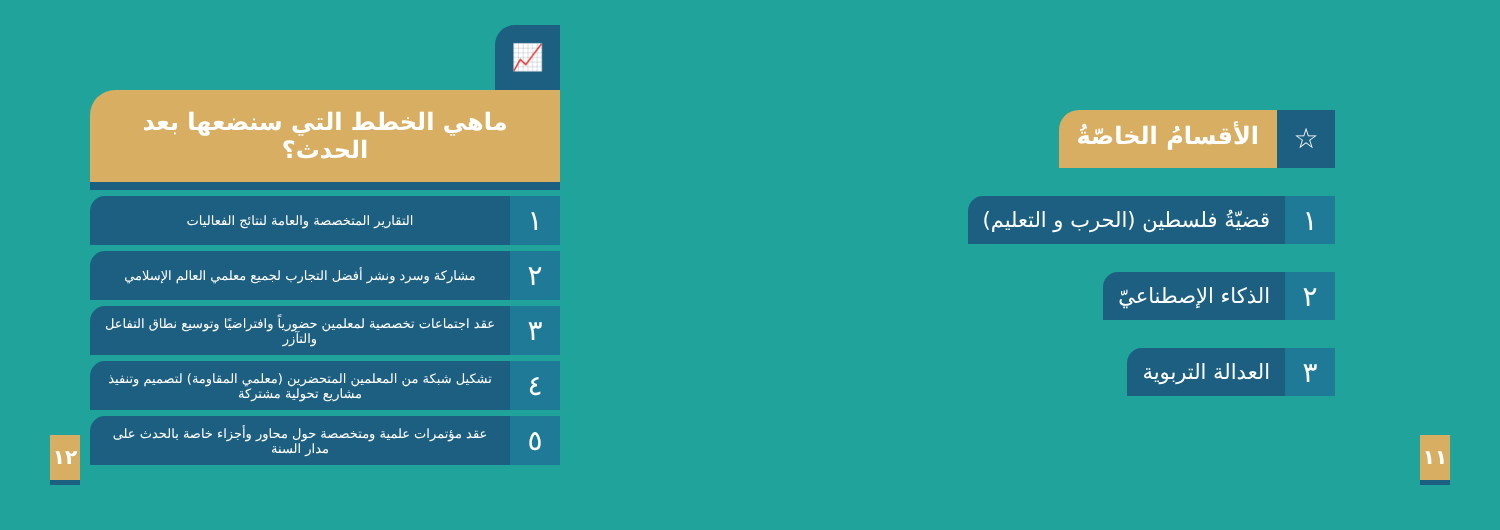📈
ماهي الخطط التي سنضعها بعد الحدث؟
١
التقارير المتخصصة والعامة لنتائج الفعاليات
٢
مشاركة وسرد ونشر أفضل التجارب لجميع معلمي العالم الإسلامي
٣
عقد اجتماعات تخصصية لمعلمين حضورياً وافتراضيًا وتوسيع نطاق التفاعل والتآزر
٤
تشكيل شبكة من المعلمين المتحضرين (معلمي المقاومة) لتصميم وتنفيذ مشاريع تحولية مشتركة
٥
عقد مؤتمرات علمية ومتخصصة حول محاور وأجزاء خاصة بالحدث على مدار السنة
☆
الأقسامُ الخاصّةُ
١
قضيّةُ فلسطين (الحرب و التعليم)
٢
الذكاء الإصطناعيّ
٣
العدالة التربوية
١٢ ١١